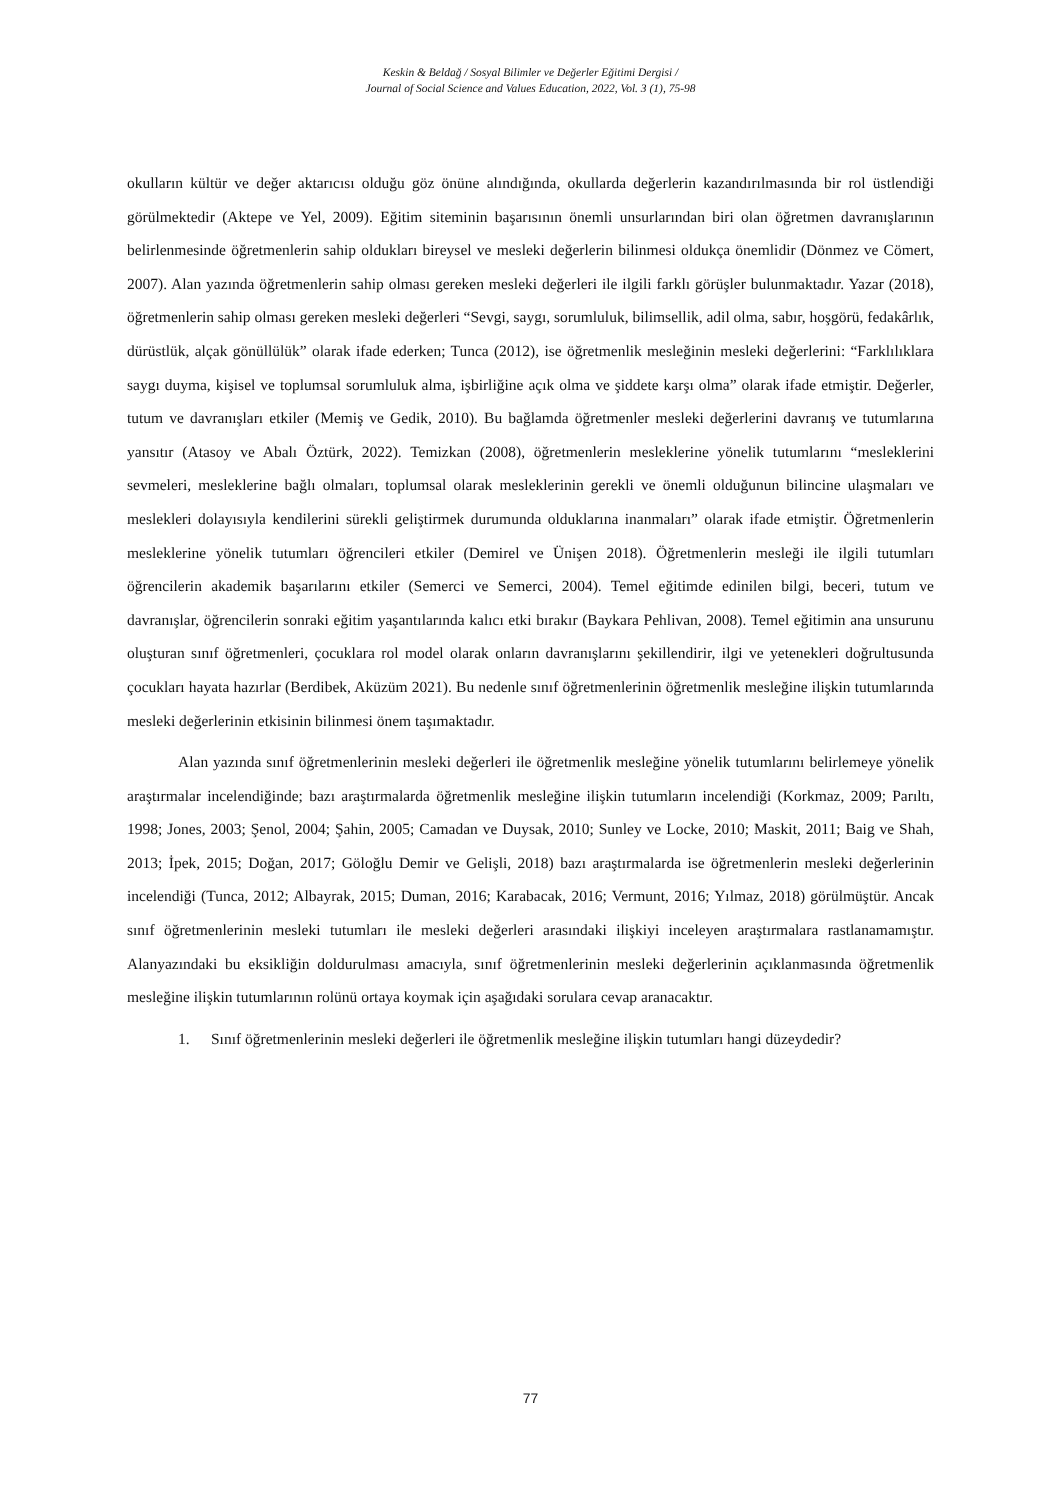Keskin & Beldağ / Sosyal Bilimler ve Değerler Eğitimi Dergisi /
Journal of Social Science and Values Education, 2022, Vol. 3 (1), 75-98
okulların kültür ve değer aktarıcısı olduğu göz önüne alındığında, okullarda değerlerin kazandırılmasında bir rol üstlendiği görülmektedir (Aktepe ve Yel, 2009). Eğitim siteminin başarısının önemli unsurlarından biri olan öğretmen davranışlarının belirlenmesinde öğretmenlerin sahip oldukları bireysel ve mesleki değerlerin bilinmesi oldukça önemlidir (Dönmez ve Cömert, 2007). Alan yazında öğretmenlerin sahip olması gereken mesleki değerleri ile ilgili farklı görüşler bulunmaktadır. Yazar (2018), öğretmenlerin sahip olması gereken mesleki değerleri “Sevgi, saygı, sorumluluk, bilimsellik, adil olma, sabır, hoşgörü, fedakârlık, dürüstlük, alçak gönüllülük” olarak ifade ederken; Tunca (2012), ise öğretmenlik mesleğinin mesleki değerlerini: “Farklılıklara saygı duyma, kişisel ve toplumsal sorumluluk alma, işbirliğine açık olma ve şiddete karşı olma” olarak ifade etmiştir. Değerler, tutum ve davranışları etkiler (Memiş ve Gedik, 2010). Bu bağlamda öğretmenler mesleki değerlerini davranış ve tutumlarına yansıtır (Atasoy ve Abalı Öztürk, 2022). Temizkan (2008), öğretmenlerin mesleklerine yönelik tutumlarını “mesleklerini sevmeleri, mesleklerine bağlı olmaları, toplumsal olarak mesleklerinin gerekli ve önemli olduğunun bilincine ulaşmaları ve meslekleri dolayısıyla kendilerini sürekli geliştirmek durumunda olduklarına inanmaları” olarak ifade etmiştir. Öğretmenlerin mesleklerine yönelik tutumları öğrencileri etkiler (Demirel ve Ünişen 2018). Öğretmenlerin mesleği ile ilgili tutumları öğrencilerin akademik başarılarını etkiler (Semerci ve Semerci, 2004). Temel eğitimde edinilen bilgi, beceri, tutum ve davranışlar, öğrencilerin sonraki eğitim yaşantılarında kalıcı etki bırakır (Baykara Pehlivan, 2008). Temel eğitimin ana unsurunu oluşturan sınıf öğretmenleri, çocuklara rol model olarak onların davranışlarını şekillendirir, ilgi ve yetenekleri doğrultusunda çocukları hayata hazırlar (Berdibek, Aküzüm 2021). Bu nedenle sınıf öğretmenlerinin öğretmenlik mesleğine ilişkin tutumlarında mesleki değerlerinin etkisinin bilinmesi önem taşımaktadır.
Alan yazında sınıf öğretmenlerinin mesleki değerleri ile öğretmenlik mesleğine yönelik tutumlarını belirlemeye yönelik araştırmalar incelendiğinde; bazı araştırmalarda öğretmenlik mesleğine ilişkin tutumların incelendiği (Korkmaz, 2009; Parıltı, 1998; Jones, 2003; Şenol, 2004; Şahin, 2005; Camadan ve Duysak, 2010; Sunley ve Locke, 2010; Maskit, 2011; Baig ve Shah, 2013; İpek, 2015; Doğan, 2017; Göloğlu Demir ve Gelişli, 2018) bazı araştırmalarda ise öğretmenlerin mesleki değerlerinin incelendiği (Tunca, 2012; Albayrak, 2015; Duman, 2016; Karabacak, 2016; Vermunt, 2016; Yılmaz, 2018) görülmüştür. Ancak sınıf öğretmenlerinin mesleki tutumları ile mesleki değerleri arasındaki ilişkiyi inceleyen araştırmalara rastlanamamıştır. Alanyazındaki bu eksikliğin doldurulması amacıyla, sınıf öğretmenlerinin mesleki değerlerinin açıklanmasında öğretmenlik mesleğine ilişkin tutumlarının rolünü ortaya koymak için aşağıdaki sorulara cevap aranacaktır.
1. Sınıf öğretmenlerinin mesleki değerleri ile öğretmenlik mesleğine ilişkin tutumları hangi düzeydedir?
77